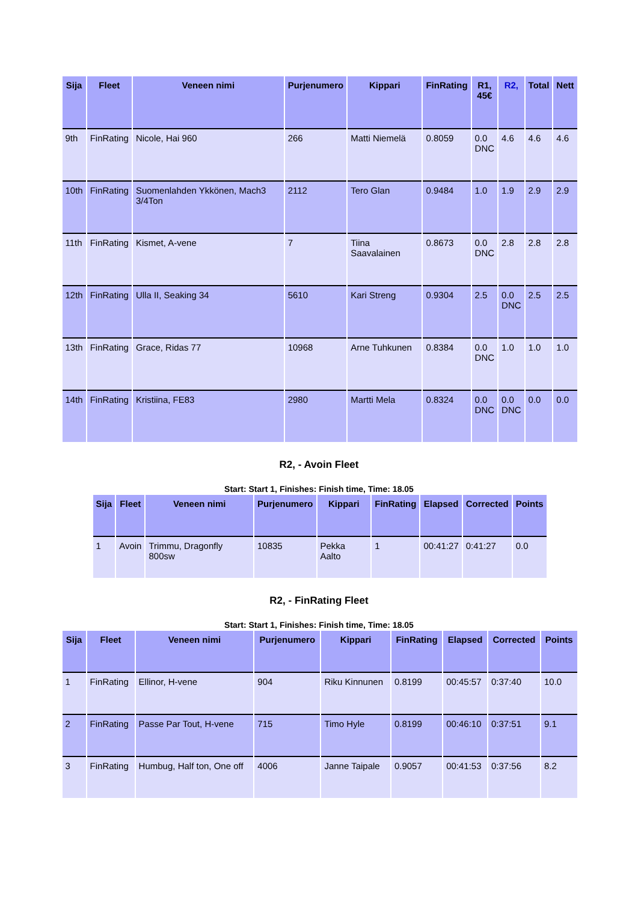| Sija | Fleet | Veneen nimi | Purjenumero | Kippari | FinRating | R1, 45€ | R2, | Total | Nett |
| --- | --- | --- | --- | --- | --- | --- | --- | --- | --- |
| 9th | FinRating | Nicole, Hai 960 | 266 | Matti Niemelä | 0.8059 | 0.0 DNC | 4.6 | 4.6 | 4.6 |
| 10th | FinRating | Suomenlahden Ykkönen, Mach3 3/4Ton | 2112 | Tero Glan | 0.9484 | 1.0 | 1.9 | 2.9 | 2.9 |
| 11th | FinRating | Kismet, A-vene | 7 | Tiina Saavalainen | 0.8673 | 0.0 DNC | 2.8 | 2.8 | 2.8 |
| 12th | FinRating | Ulla II, Seaking 34 | 5610 | Kari Streng | 0.9304 | 2.5 | 0.0 DNC | 2.5 | 2.5 |
| 13th | FinRating | Grace, Ridas 77 | 10968 | Arne Tuhkunen | 0.8384 | 0.0 DNC | 1.0 | 1.0 | 1.0 |
| 14th | FinRating | Kristiina, FE83 | 2980 | Martti Mela | 0.8324 | 0.0 DNC | 0.0 DNC | 0.0 | 0.0 |
R2, - Avoin Fleet
Start: Start 1, Finishes: Finish time, Time: 18.05
| Sija | Fleet | Veneen nimi | Purjenumero | Kippari | FinRating | Elapsed | Corrected | Points |
| --- | --- | --- | --- | --- | --- | --- | --- | --- |
| 1 | Avoin | Trimmu, Dragonfly 800sw | 10835 | Pekka Aalto | 1 | 00:41:27 | 0:41:27 | 0.0 |
R2, - FinRating Fleet
Start: Start 1, Finishes: Finish time, Time: 18.05
| Sija | Fleet | Veneen nimi | Purjenumero | Kippari | FinRating | Elapsed | Corrected | Points |
| --- | --- | --- | --- | --- | --- | --- | --- | --- |
| 1 | FinRating | Ellinor, H-vene | 904 | Riku Kinnunen | 0.8199 | 00:45:57 | 0:37:40 | 10.0 |
| 2 | FinRating | Passe Par Tout, H-vene | 715 | Timo Hyle | 0.8199 | 00:46:10 | 0:37:51 | 9.1 |
| 3 | FinRating | Humbug, Half ton, One off | 4006 | Janne Taipale | 0.9057 | 00:41:53 | 0:37:56 | 8.2 |